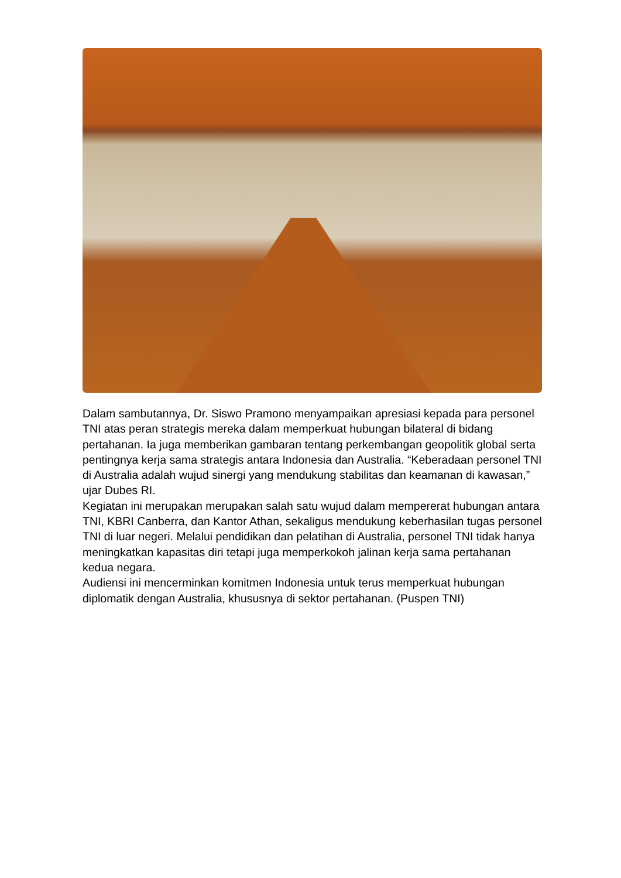Dalam sambutannya, Dr. Siswo Pramono menyampaikan apresiasi kepada para personel TNI atas peran strategis mereka dalam memperkuat hubungan bilateral di bidang pertahanan. Ia juga memberikan gambaran tentang perkembangan geopolitik global serta pentingnya kerja sama strategis antara Indonesia dan Australia. “Keberadaan personel TNI di Australia adalah wujud sinergi yang mendukung stabilitas dan keamanan di kawasan,” ujar Dubes RI.
Kegiatan ini merupakan merupakan salah satu wujud dalam mempererat hubungan antara TNI, KBRI Canberra, dan Kantor Athan, sekaligus mendukung keberhasilan tugas personel TNI di luar negeri. Melalui pendidikan dan pelatihan di Australia, personel TNI tidak hanya meningkatkan kapasitas diri tetapi juga memperkokoh jalinan kerja sama pertahanan kedua negara.
Audiensi ini mencerminkan komitmen Indonesia untuk terus memperkuat hubungan diplomatik dengan Australia, khususnya di sektor pertahanan. (Puspen TNI)